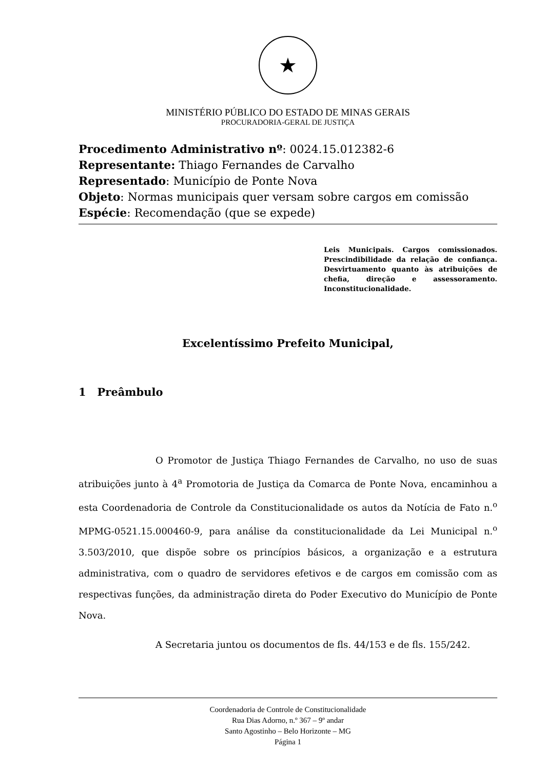★
MINISTÉRIO PÚBLICO DO ESTADO DE MINAS GERAIS
PROCURADORIA-GERAL DE JUSTIÇA
Procedimento Administrativo nº: 0024.15.012382-6
Representante: Thiago Fernandes de Carvalho
Representado: Município de Ponte Nova
Objeto: Normas municipais quer versam sobre cargos em comissão
Espécie: Recomendação (que se expede)
Leis Municipais. Cargos comissionados. Prescindibilidade da relação de confiança. Desvirtuamento quanto às atribuições de chefia, direção e assessoramento. Inconstitucionalidade.
Excelentíssimo Prefeito Municipal,
1 Preâmbulo
O Promotor de Justiça Thiago Fernandes de Carvalho, no uso de suas atribuições junto à 4<sup>a</sup> Promotoria de Justiça da Comarca de Ponte Nova, encaminhou a esta Coordenadoria de Controle da Constitucionalidade os autos da Notícia de Fato n.<sup>o</sup> MPMG-0521.15.000460-9, para análise da constitucionalidade da Lei Municipal n.<sup>o</sup> 3.503/2010, que dispõe sobre os princípios básicos, a organização e a estrutura administrativa, com o quadro de servidores efetivos e de cargos em comissão com as respectivas funções, da administração direta do Poder Executivo do Município de Ponte Nova.
A Secretaria juntou os documentos de fls. 44/153 e de fls. 155/242.
Coordenadoria de Controle de Constitucionalidade
Rua Dias Adorno, n.º 367 – 9º andar
Santo Agostinho – Belo Horizonte – MG
Página 1